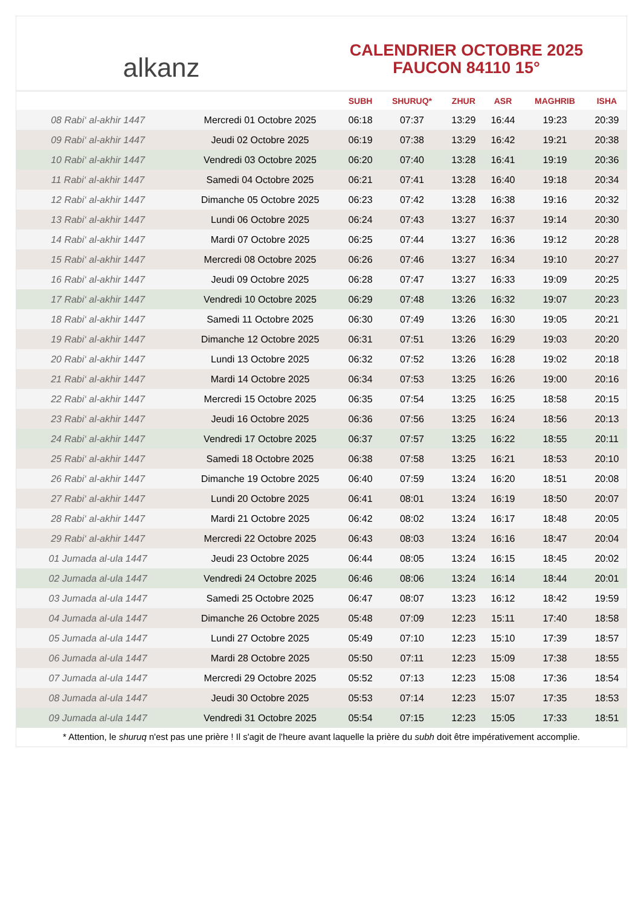alkanz
CALENDRIER OCTOBRE 2025
FAUCON 84110 15°
| | | SUBH | SHURUQ* | ZHUR | ASR | MAGHRIB | ISHA |
| --- | --- | --- | --- | --- | --- | --- | --- |
| 08 Rabi‘ al-akhir 1447 | Mercredi 01 Octobre 2025 | 06:18 | 07:37 | 13:29 | 16:44 | 19:23 | 20:39 |
| 09 Rabi‘ al-akhir 1447 | Jeudi 02 Octobre 2025 | 06:19 | 07:38 | 13:29 | 16:42 | 19:21 | 20:38 |
| 10 Rabi‘ al-akhir 1447 | Vendredi 03 Octobre 2025 | 06:20 | 07:40 | 13:28 | 16:41 | 19:19 | 20:36 |
| 11 Rabi‘ al-akhir 1447 | Samedi 04 Octobre 2025 | 06:21 | 07:41 | 13:28 | 16:40 | 19:18 | 20:34 |
| 12 Rabi‘ al-akhir 1447 | Dimanche 05 Octobre 2025 | 06:23 | 07:42 | 13:28 | 16:38 | 19:16 | 20:32 |
| 13 Rabi‘ al-akhir 1447 | Lundi 06 Octobre 2025 | 06:24 | 07:43 | 13:27 | 16:37 | 19:14 | 20:30 |
| 14 Rabi‘ al-akhir 1447 | Mardi 07 Octobre 2025 | 06:25 | 07:44 | 13:27 | 16:36 | 19:12 | 20:28 |
| 15 Rabi‘ al-akhir 1447 | Mercredi 08 Octobre 2025 | 06:26 | 07:46 | 13:27 | 16:34 | 19:10 | 20:27 |
| 16 Rabi‘ al-akhir 1447 | Jeudi 09 Octobre 2025 | 06:28 | 07:47 | 13:27 | 16:33 | 19:09 | 20:25 |
| 17 Rabi‘ al-akhir 1447 | Vendredi 10 Octobre 2025 | 06:29 | 07:48 | 13:26 | 16:32 | 19:07 | 20:23 |
| 18 Rabi‘ al-akhir 1447 | Samedi 11 Octobre 2025 | 06:30 | 07:49 | 13:26 | 16:30 | 19:05 | 20:21 |
| 19 Rabi‘ al-akhir 1447 | Dimanche 12 Octobre 2025 | 06:31 | 07:51 | 13:26 | 16:29 | 19:03 | 20:20 |
| 20 Rabi‘ al-akhir 1447 | Lundi 13 Octobre 2025 | 06:32 | 07:52 | 13:26 | 16:28 | 19:02 | 20:18 |
| 21 Rabi‘ al-akhir 1447 | Mardi 14 Octobre 2025 | 06:34 | 07:53 | 13:25 | 16:26 | 19:00 | 20:16 |
| 22 Rabi‘ al-akhir 1447 | Mercredi 15 Octobre 2025 | 06:35 | 07:54 | 13:25 | 16:25 | 18:58 | 20:15 |
| 23 Rabi‘ al-akhir 1447 | Jeudi 16 Octobre 2025 | 06:36 | 07:56 | 13:25 | 16:24 | 18:56 | 20:13 |
| 24 Rabi‘ al-akhir 1447 | Vendredi 17 Octobre 2025 | 06:37 | 07:57 | 13:25 | 16:22 | 18:55 | 20:11 |
| 25 Rabi‘ al-akhir 1447 | Samedi 18 Octobre 2025 | 06:38 | 07:58 | 13:25 | 16:21 | 18:53 | 20:10 |
| 26 Rabi‘ al-akhir 1447 | Dimanche 19 Octobre 2025 | 06:40 | 07:59 | 13:24 | 16:20 | 18:51 | 20:08 |
| 27 Rabi‘ al-akhir 1447 | Lundi 20 Octobre 2025 | 06:41 | 08:01 | 13:24 | 16:19 | 18:50 | 20:07 |
| 28 Rabi‘ al-akhir 1447 | Mardi 21 Octobre 2025 | 06:42 | 08:02 | 13:24 | 16:17 | 18:48 | 20:05 |
| 29 Rabi‘ al-akhir 1447 | Mercredi 22 Octobre 2025 | 06:43 | 08:03 | 13:24 | 16:16 | 18:47 | 20:04 |
| 01 Jumada al-ula 1447 | Jeudi 23 Octobre 2025 | 06:44 | 08:05 | 13:24 | 16:15 | 18:45 | 20:02 |
| 02 Jumada al-ula 1447 | Vendredi 24 Octobre 2025 | 06:46 | 08:06 | 13:24 | 16:14 | 18:44 | 20:01 |
| 03 Jumada al-ula 1447 | Samedi 25 Octobre 2025 | 06:47 | 08:07 | 13:23 | 16:12 | 18:42 | 19:59 |
| 04 Jumada al-ula 1447 | Dimanche 26 Octobre 2025 | 05:48 | 07:09 | 12:23 | 15:11 | 17:40 | 18:58 |
| 05 Jumada al-ula 1447 | Lundi 27 Octobre 2025 | 05:49 | 07:10 | 12:23 | 15:10 | 17:39 | 18:57 |
| 06 Jumada al-ula 1447 | Mardi 28 Octobre 2025 | 05:50 | 07:11 | 12:23 | 15:09 | 17:38 | 18:55 |
| 07 Jumada al-ula 1447 | Mercredi 29 Octobre 2025 | 05:52 | 07:13 | 12:23 | 15:08 | 17:36 | 18:54 |
| 08 Jumada al-ula 1447 | Jeudi 30 Octobre 2025 | 05:53 | 07:14 | 12:23 | 15:07 | 17:35 | 18:53 |
| 09 Jumada al-ula 1447 | Vendredi 31 Octobre 2025 | 05:54 | 07:15 | 12:23 | 15:05 | 17:33 | 18:51 |
* Attention, le shuruq n'est pas une prière ! Il s'agit de l'heure avant laquelle la prière du subh doit être impérativement accomplie.